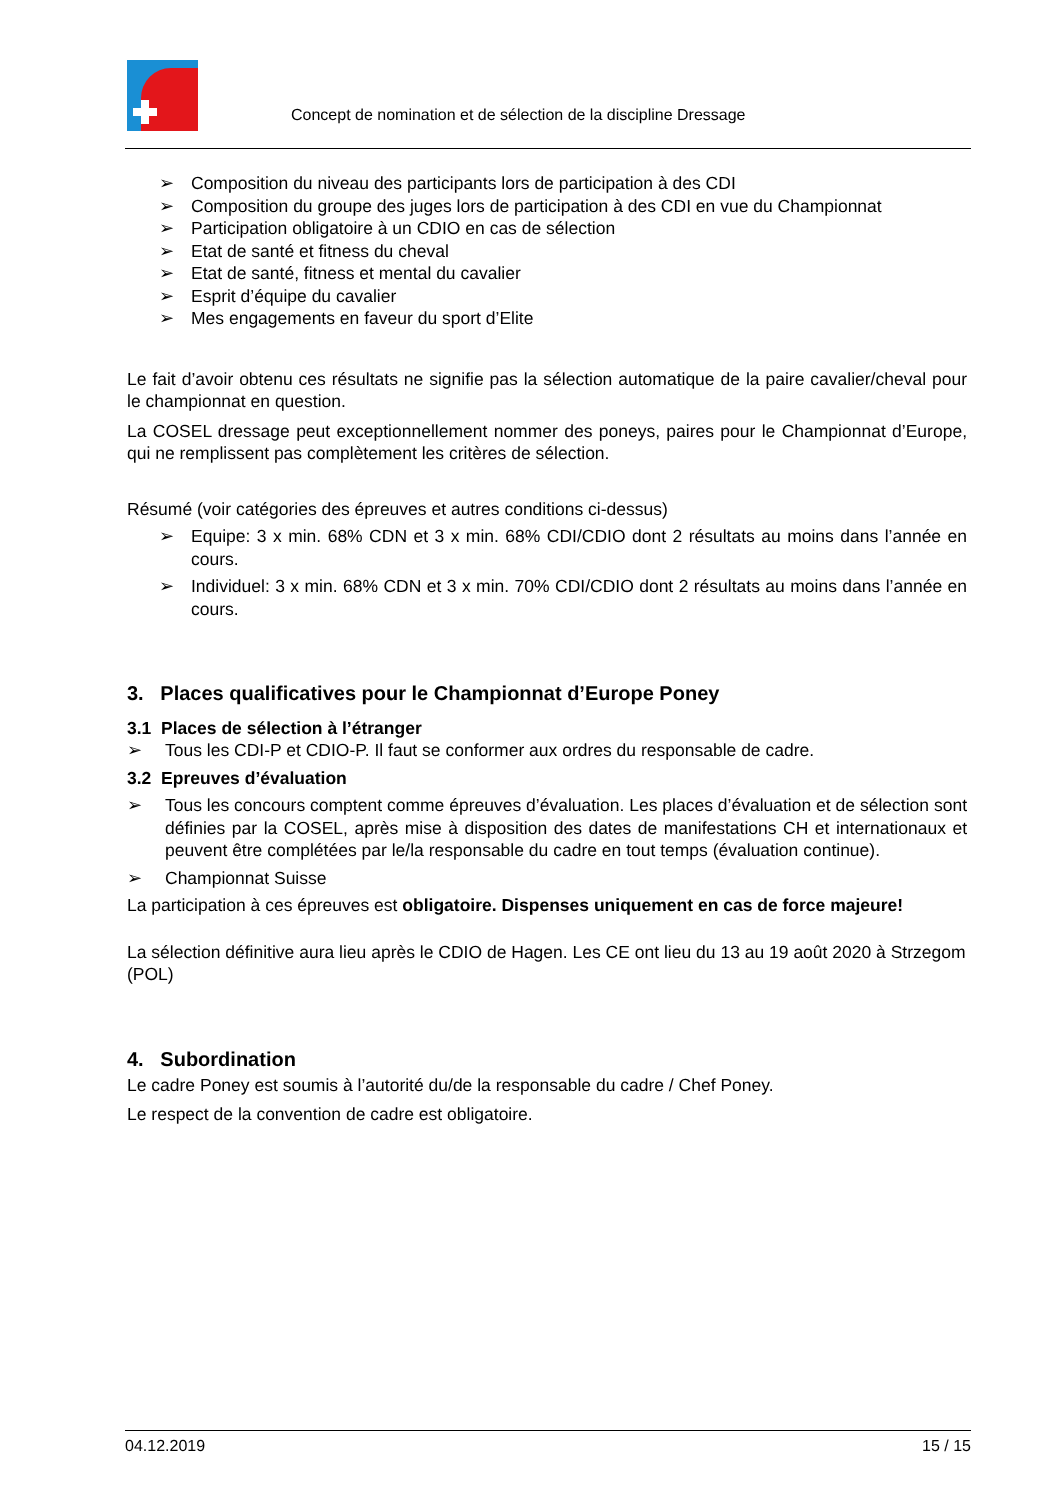Concept de nomination et de sélection de la discipline Dressage
➢ Composition du niveau des participants lors de participation à des CDI
➢ Composition du groupe des juges lors de participation à des CDI en vue du Championnat
➢ Participation obligatoire à un CDIO en cas de sélection
➢ Etat de santé et fitness du cheval
➢ Etat de santé, fitness et mental du cavalier
➢ Esprit d’équipe du cavalier
➢ Mes engagements en faveur du sport d’Elite
Le fait d’avoir obtenu ces résultats ne signifie pas la sélection automatique de la paire cavalier/cheval pour le championnat en question.
La COSEL dressage peut exceptionnellement nommer des poneys, paires pour le Championnat d’Europe, qui ne remplissent pas complètement les critères de sélection.
Résumé (voir catégories des épreuves et autres conditions ci-dessus)
➢ Equipe: 3 x min. 68% CDN et 3 x min. 68% CDI/CDIO dont 2 résultats au moins dans l’année en cours.
➢ Individuel: 3 x min. 68% CDN et 3 x min. 70% CDI/CDIO dont 2 résultats au moins dans l’année en cours.
3. Places qualificatives pour le Championnat d’Europe Poney
3.1 Places de sélection à l’étranger
➢ Tous les CDI-P et CDIO-P. Il faut se conformer aux ordres du responsable de cadre.
3.2 Epreuves d’évaluation
➢ Tous les concours comptent comme épreuves d’évaluation. Les places d’évaluation et de sélection sont définies par la COSEL, après mise à disposition des dates de manifestations CH et internationaux et peuvent être complétées par le/la responsable du cadre en tout temps (évaluation continue).
➢ Championnat Suisse
La participation à ces épreuves est obligatoire. Dispenses uniquement en cas de force majeure!
La sélection définitive aura lieu après le CDIO de Hagen. Les CE ont lieu du 13 au 19 août 2020 à Strzegom (POL)
4. Subordination
Le cadre Poney est soumis à l’autorité du/de la responsable du cadre / Chef Poney.
Le respect de la convention de cadre est obligatoire.
04.12.2019 15 / 15